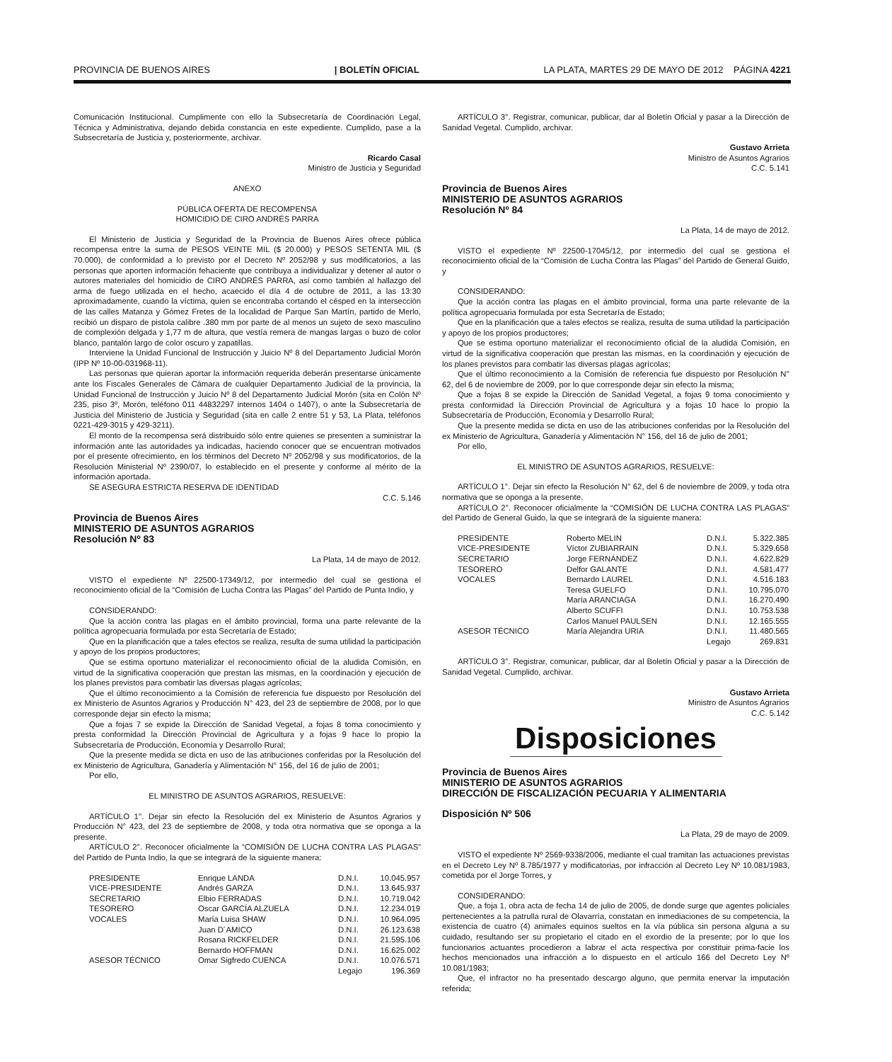PROVINCIA DE BUENOS AIRES | BOLETÍN OFICIAL LA PLATA, MARTES 29 DE MAYO DE 2012 PÁGINA 4221
Comunicación Institucional. Cumplimente con ello la Subsecretaría de Coordinación Legal, Técnica y Administrativa, dejando debida constancia en este expediente. Cumplido, pase a la Subsecretaría de Justicia y, posteriormente, archivar.
Ricardo Casal
Ministro de Justicia y Seguridad
ANEXO
PÚBLICA OFERTA DE RECOMPENSA
HOMICIDIO DE CIRO ANDRÉS PARRA
El Ministerio de Justicia y Seguridad de la Provincia de Buenos Aires ofrece pública recompensa entre la suma de PESOS VEINTE MIL ($ 20.000) y PESOS SETENTA MIL ($ 70.000), de conformidad a lo previsto por el Decreto Nº 2052/98 y sus modificatorios, a las personas que aporten información fehaciente que contribuya a individualizar y detener al autor o autores materiales del homicidio de CIRO ANDRÉS PARRA, así como también al hallazgo del arma de fuego utilizada en el hecho, acaecido el día 4 de octubre de 2011, a las 13:30 aproximadamente, cuando la víctima, quien se encontraba cortando el césped en la intersección de las calles Matanza y Gómez Fretes de la localidad de Parque San Martín, partido de Merlo, recibió un disparo de pistola calibre .380 mm por parte de al menos un sujeto de sexo masculino de complexión delgada y 1,77 m de altura, que vestía remera de mangas largas o buzo de color blanco, pantalón largo de color oscuro y zapatillas.
Interviene la Unidad Funcional de Instrucción y Juicio Nº 8 del Departamento Judicial Morón (IPP Nº 10-00-031968-11).
Las personas que quieran aportar la información requerida deberán presentarse únicamente ante los Fiscales Generales de Cámara de cualquier Departamento Judicial de la provincia, la Unidad Funcional de Instrucción y Juicio Nº 8 del Departamento Judicial Morón (sita en Colón Nº 235, piso 3º, Morón, teléfono 011 44832297 internos 1404 o 1407), o ante la Subsecretaría de Justicia del Ministerio de Justicia y Seguridad (sita en calle 2 entre 51 y 53, La Plata, teléfonos 0221-429-3015 y 429-3211).
El monto de la recompensa será distribuido sólo entre quienes se presenten a suministrar la información ante las autoridades ya indicadas, haciendo conocer que se encuentran motivados por el presente ofrecimiento, en los términos del Decreto Nº 2052/98 y sus modificatorios, de la Resolución Ministerial Nº 2390/07, lo establecido en el presente y conforme al mérito de la información aportada.
SE ASEGURA ESTRICTA RESERVA DE IDENTIDAD
C.C. 5.146
Provincia de Buenos Aires
MINISTERIO DE ASUNTOS AGRARIOS
Resolución Nº 83
La Plata, 14 de mayo de 2012.
VISTO el expediente Nº 22500-17349/12, por intermedio del cual se gestiona el reconocimiento oficial de la “Comisión de Lucha Contra las Plagas” del Partido de Punta Indio, y
CONSIDERANDO:
Que la acción contra las plagas en el ámbito provincial, forma una parte relevante de la política agropecuaria formulada por esta Secretaría de Estado;
Que en la planificación que a tales efectos se realiza, resulta de suma utilidad la participación y apoyo de los propios productores;
Que se estima oportuno materializar el reconocimiento oficial de la aludida Comisión, en virtud de la significativa cooperación que prestan las mismas, en la coordinación y ejecución de los planes previstos para combatir las diversas plagas agrícolas;
Que el último reconocimiento a la Comisión de referencia fue dispuesto por Resolución del ex Ministerio de Asuntos Agrarios y Producción N° 423, del 23 de septiembre de 2008, por lo que corresponde dejar sin efecto la misma;
Que a fojas 7 se expide la Dirección de Sanidad Vegetal, a fojas 8 toma conocimiento y presta conformidad la Dirección Provincial de Agricultura y a fojas 9 hace lo propio la Subsecretaría de Producción, Economía y Desarrollo Rural;
Que la presente medida se dicta en uso de las atribuciones conferidas por la Resolución del ex Ministerio de Agricultura, Ganadería y Alimentación N° 156, del 16 de julio de 2001;
Por ello,
EL MINISTRO DE ASUNTOS AGRARIOS, RESUELVE:
ARTÍCULO 1°. Dejar sin efecto la Resolución del ex Ministerio de Asuntos Agrarios y Producción N° 423, del 23 de septiembre de 2008, y toda otra normativa que se oponga a la presente.
ARTÍCULO 2°. Reconocer oficialmente la “COMISIÓN DE LUCHA CONTRA LAS PLAGAS” del Partido de Punta Indio, la que se integrará de la siguiente manera:
| PRESIDENTE | Enrique LANDA | D.N.I. | 10.045.957 |
| VICE-PRESIDENTE | Andrés GARZA | D.N.I. | 13.645.937 |
| SECRETARIO | Elbio FERRADAS | D.N.I. | 10.719.042 |
| TESORERO | Oscar GARCÍA ALZUELA | D.N.I. | 12.234.019 |
| VOCALES | María Luisa SHAW | D.N.I. | 10.964.095 |
| | Juan D´AMICO | D.N.I. | 26.123.638 |
| | Rosana RICKFELDER | D.N.I. | 21.595.106 |
| | Bernardo HOFFMAN | D.N.I. | 16.625.002 |
| ASESOR TÉCNICO | Omar Sigfredo CUENCA | D.N.I. | 10.076.571 |
| | | Legajo | 196.369 |
ARTÍCULO 3°. Registrar, comunicar, publicar, dar al Boletín Oficial y pasar a la Dirección de Sanidad Vegetal. Cumplido, archivar.
Gustavo Arrieta
Ministro de Asuntos Agrarios
C.C. 5.141
Provincia de Buenos Aires
MINISTERIO DE ASUNTOS AGRARIOS
Resolución Nº 84
La Plata, 14 de mayo de 2012.
VISTO el expediente Nº 22500-17045/12, por intermedio del cual se gestiona el reconocimiento oficial de la “Comisión de Lucha Contra las Plagas” del Partido de General Guido, y
CONSIDERANDO:
Que la acción contra las plagas en el ámbito provincial, forma una parte relevante de la política agropecuaria formulada por esta Secretaría de Estado;
Que en la planificación que a tales efectos se realiza, resulta de suma utilidad la participación y apoyo de los propios productores;
Que se estima oportuno materializar el reconocimiento oficial de la aludida Comisión, en virtud de la significativa cooperación que prestan las mismas, en la coordinación y ejecución de los planes previstos para combatir las diversas plagas agrícolas;
Que el último reconocimiento a la Comisión de referencia fue dispuesto por Resolución N° 62, del 6 de noviembre de 2009, por lo que corresponde dejar sin efecto la misma;
Que a fojas 8 se expide la Dirección de Sanidad Vegetal, a fojas 9 toma conocimiento y presta conformidad la Dirección Provincial de Agricultura y a fojas 10 hace lo propio la Subsecretaría de Producción, Economía y Desarrollo Rural;
Que la presente medida se dicta en uso de las atribuciones conferidas por la Resolución del ex Ministerio de Agricultura, Ganadería y Alimentación N° 156, del 16 de julio de 2001;
Por ello,
EL MINISTRO DE ASUNTOS AGRARIOS, RESUELVE:
ARTÍCULO 1°. Dejar sin efecto la Resolución N° 62, del 6 de noviembre de 2009, y toda otra normativa que se oponga a la presente.
ARTÍCULO 2°. Reconocer oficialmente la “COMISIÓN DE LUCHA CONTRA LAS PLAGAS” del Partido de General Guido, la que se integrará de la siguiente manera:
| PRESIDENTE | Roberto MELIN | D.N.I. | 5.322.385 |
| VICE-PRESIDENTE | Víctor ZUBIARRAIN | D.N.I. | 5.329.658 |
| SECRETARIO | Jorge FERNÁNDEZ | D.N.I. | 4.622.829 |
| TESORERO | Delfor GALANTE | D.N.I. | 4.581.477 |
| VOCALES | Bernardo LAUREL | D.N.I. | 4.516.183 |
| | Teresa GUELFO | D.N.I. | 10.795.070 |
| | María ARANCIAGA | D.N.I. | 16.270.490 |
| | Alberto SCUFFI | D.N.I. | 10.753.538 |
| | Carlos Manuel PAULSEN | D.N.I. | 12.165.555 |
| ASESOR TÉCNICO | María Alejandra URIA | D.N.I. | 11.480.565 |
| | | Legajo | 269.831 |
ARTÍCULO 3°. Registrar, comunicar, publicar, dar al Boletín Oficial y pasar a la Dirección de Sanidad Vegetal. Cumplido, archivar.
Gustavo Arrieta
Ministro de Asuntos Agrarios
C.C. 5.142
Disposiciones
Provincia de Buenos Aires
MINISTERIO DE ASUNTOS AGRARIOS
DIRECCIÓN DE FISCALIZACIÓN PECUARIA Y ALIMENTARIA
Disposición Nº 506
La Plata, 29 de mayo de 2009.
VISTO el expediente Nº 2569-9338/2006, mediante el cual tramitan las actuaciones previstas en el Decreto Ley Nº 8.785/1977 y modificatorias, por infracción al Decreto Ley Nº 10.081/1983, cometida por el Jorge Torres, y
CONSIDERANDO:
Que, a foja 1, obra acta de fecha 14 de julio de 2005, de donde surge que agentes policiales pertenecientes a la patrulla rural de Olavarría, constatan en inmediaciones de su competencia, la existencia de cuatro (4) animales equinos sueltos en la vía pública sin persona alguna a su cuidado, resultando ser su propietario el citado en el exordio de la presente; por lo que los funcionarios actuantes procedieron a labrar el acta respectiva por constituir prima-facie los hechos mencionados una infracción a lo dispuesto en el artículo 166 del Decreto Ley Nº 10.081/1983;
Que, el infractor no ha presentado descargo alguno, que permita enervar la imputación referida;